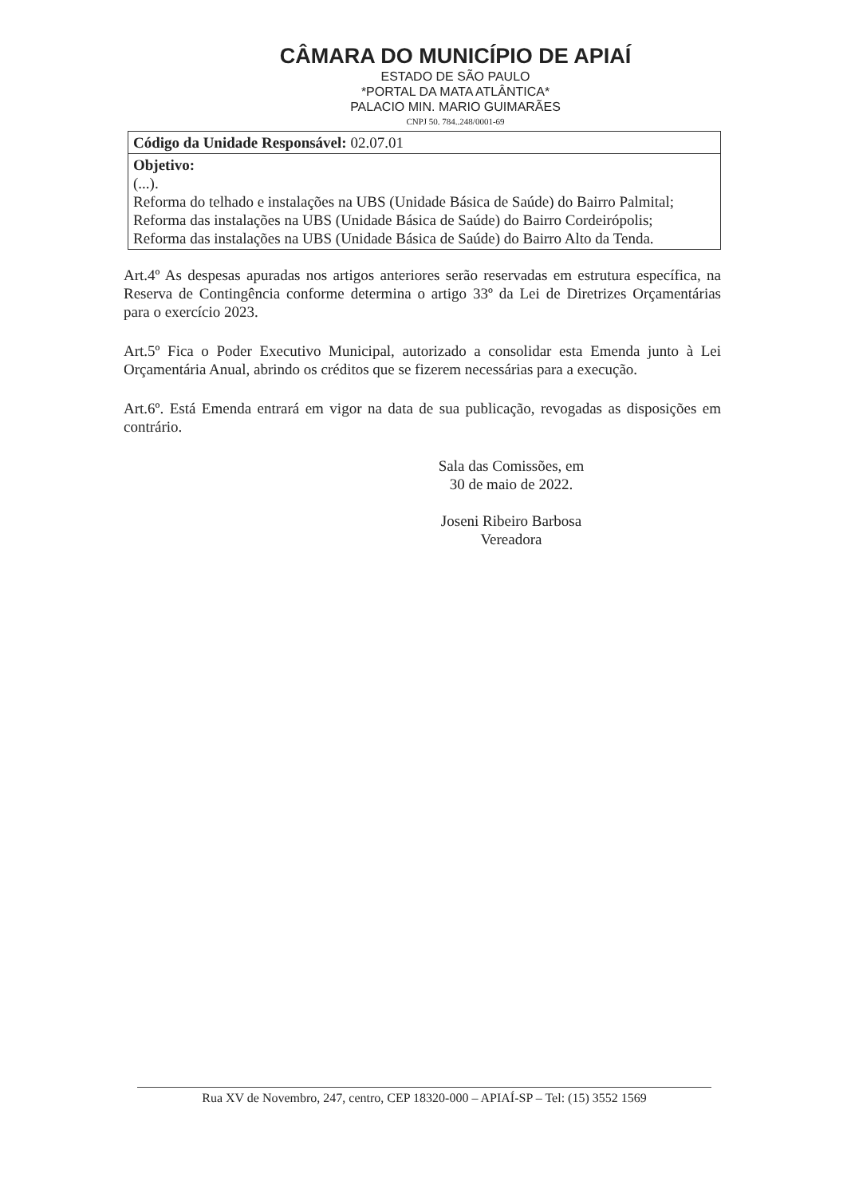CÂMARA DO MUNICÍPIO DE APIAÍ
ESTADO DE SÃO PAULO
*PORTAL DA MATA ATLÂNTICA*
PALACIO MIN. MARIO GUIMARÃES
CNPJ 50. 784..248/0001-69
| Código da Unidade Responsável: 02.07.01 |
| Objetivo: (...). Reforma do telhado e instalações na UBS (Unidade Básica de Saúde) do Bairro Palmital; Reforma das instalações na UBS (Unidade Básica de Saúde) do Bairro Cordeirópolis; Reforma das instalações na UBS (Unidade Básica de Saúde) do Bairro Alto da Tenda. |
Art.4º As despesas apuradas nos artigos anteriores serão reservadas em estrutura específica, na Reserva de Contingência conforme determina o artigo 33º da Lei de Diretrizes Orçamentárias para o exercício 2023.
Art.5º Fica o Poder Executivo Municipal, autorizado a consolidar esta Emenda junto à Lei Orçamentária Anual, abrindo os créditos que se fizerem necessárias para a execução.
Art.6º. Está Emenda entrará em vigor na data de sua publicação, revogadas as disposições em contrário.
Sala das Comissões, em
30 de maio de 2022.
Joseni Ribeiro Barbosa
Vereadora
Rua XV de Novembro, 247, centro, CEP 18320-000 – APIAÍ-SP – Tel: (15) 3552 1569